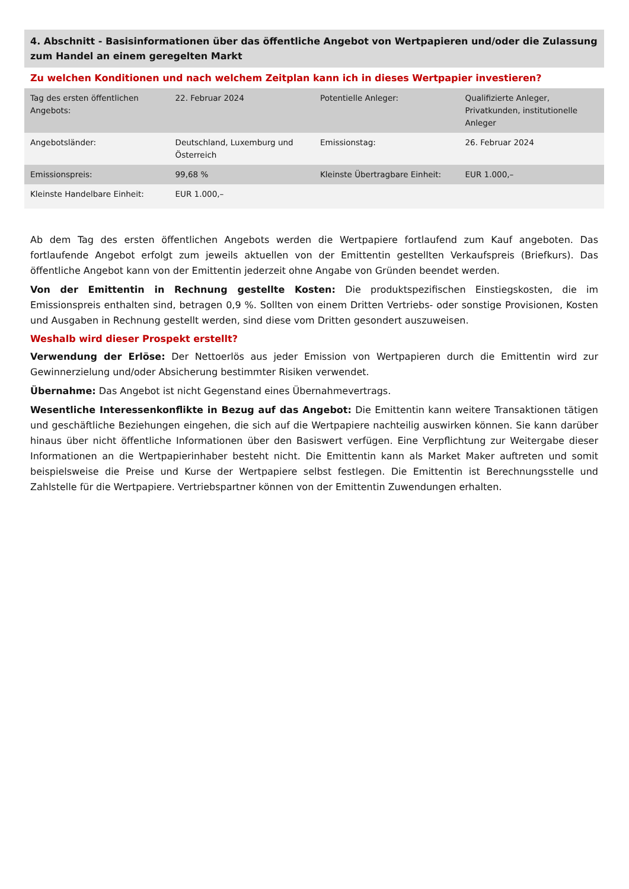4. Abschnitt - Basisinformationen über das öffentliche Angebot von Wertpapieren und/oder die Zulassung zum Handel an einem geregelten Markt
Zu welchen Konditionen und nach welchem Zeitplan kann ich in dieses Wertpapier investieren?
| Tag des ersten öffentlichen Angebots: | 22. Februar 2024 | Potentielle Anleger: | Qualifizierte Anleger, Privatkunden, institutionelle Anleger |
| Angebotsländer: | Deutschland, Luxemburg und Österreich | Emissionstag: | 26. Februar 2024 |
| Emissionspreis: | 99,68 % | Kleinste Übertragbare Einheit: | EUR 1.000,– |
| Kleinste Handelbare Einheit: | EUR 1.000,– | | |
Ab dem Tag des ersten öffentlichen Angebots werden die Wertpapiere fortlaufend zum Kauf angeboten. Das fortlaufende Angebot erfolgt zum jeweils aktuellen von der Emittentin gestellten Verkaufspreis (Briefkurs). Das öffentliche Angebot kann von der Emittentin jederzeit ohne Angabe von Gründen beendet werden.
Von der Emittentin in Rechnung gestellte Kosten: Die produktspezifischen Einstiegskosten, die im Emissionspreis enthalten sind, betragen 0,9 %. Sollten von einem Dritten Vertriebs- oder sonstige Provisionen, Kosten und Ausgaben in Rechnung gestellt werden, sind diese vom Dritten gesondert auszuweisen.
Weshalb wird dieser Prospekt erstellt?
Verwendung der Erlöse: Der Nettoerlös aus jeder Emission von Wertpapieren durch die Emittentin wird zur Gewinnerzielung und/oder Absicherung bestimmter Risiken verwendet.
Übernahme: Das Angebot ist nicht Gegenstand eines Übernahmevertrags.
Wesentliche Interessenkonflikte in Bezug auf das Angebot: Die Emittentin kann weitere Transaktionen tätigen und geschäftliche Beziehungen eingehen, die sich auf die Wertpapiere nachteilig auswirken können. Sie kann darüber hinaus über nicht öffentliche Informationen über den Basiswert verfügen. Eine Verpflichtung zur Weitergabe dieser Informationen an die Wertpapierinhaber besteht nicht. Die Emittentin kann als Market Maker auftreten und somit beispielsweise die Preise und Kurse der Wertpapiere selbst festlegen. Die Emittentin ist Berechnungsstelle und Zahlstelle für die Wertpapiere. Vertriebspartner können von der Emittentin Zuwendungen erhalten.